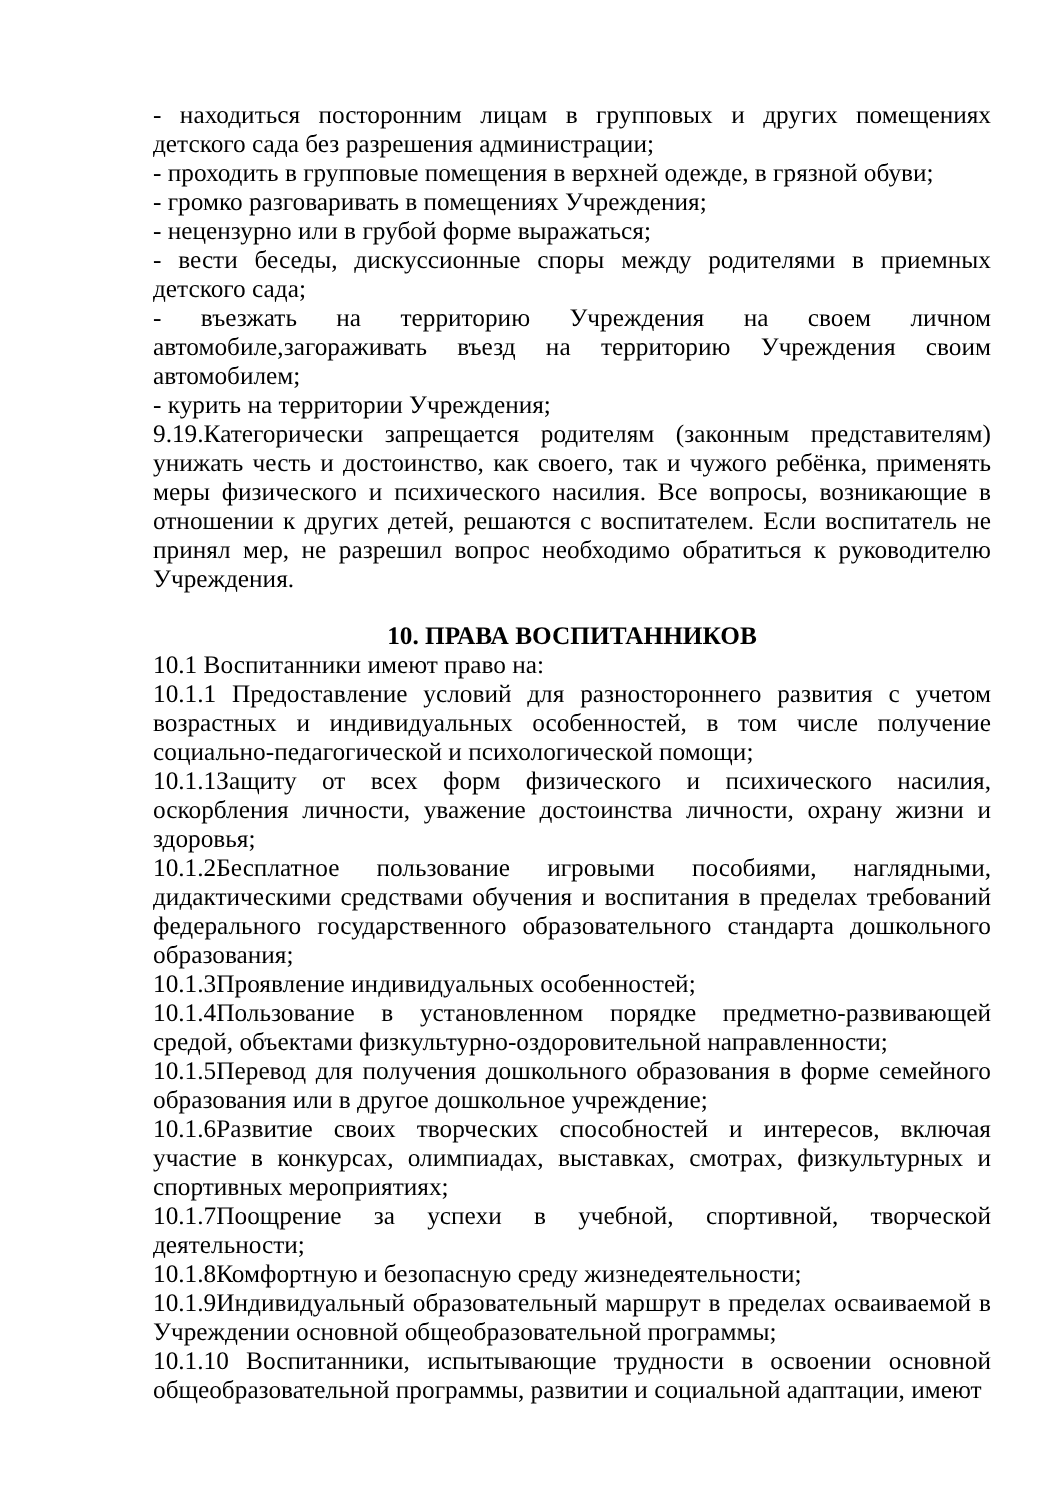- находиться посторонним лицам в групповых и других помещениях детского сада без разрешения администрации;
- проходить в групповые помещения в верхней одежде, в грязной обуви;
- громко разговаривать в помещениях Учреждения;
- нецензурно или в грубой форме выражаться;
- вести беседы, дискуссионные споры между родителями в приемных детского сада;
- въезжать на территорию Учреждения на своем личном автомобиле,загораживать въезд на территорию Учреждения своим автомобилем;
- курить на территории Учреждения;
9.19.Категорически запрещается родителям (законным представителям) унижать честь и достоинство, как своего, так и чужого ребёнка, применять меры физического и психического насилия. Все вопросы, возникающие в отношении к других детей, решаются с воспитателем. Если воспитатель не принял мер, не разрешил вопрос необходимо обратиться к руководителю Учреждения.
10. ПРАВА ВОСПИТАННИКОВ
10.1 Воспитанники имеют право на:
10.1.1 Предоставление условий для разностороннего развития с учетом возрастных и индивидуальных особенностей, в том числе получение социально-педагогической и психологической помощи;
10.1.1Защиту от всех форм физического и психического насилия, оскорбления личности, уважение достоинства личности, охрану жизни и здоровья;
10.1.2Бесплатное пользование игровыми пособиями, наглядными, дидактическими средствами обучения и воспитания в пределах требований федерального государственного образовательного стандарта дошкольного образования;
10.1.3Проявление индивидуальных особенностей;
10.1.4Пользование в установленном порядке предметно-развивающей средой, объектами физкультурно-оздоровительной направленности;
10.1.5Перевод для получения дошкольного образования в форме семейного образования или в другое дошкольное учреждение;
10.1.6Развитие своих творческих способностей и интересов, включая участие в конкурсах, олимпиадах, выставках, смотрах, физкультурных и спортивных мероприятиях;
10.1.7Поощрение за успехи в учебной, спортивной, творческой деятельности;
10.1.8Комфортную и безопасную среду жизнедеятельности;
10.1.9Индивидуальный образовательный маршрут в пределах осваиваемой в Учреждении основной общеобразовательной программы;
10.1.10 Воспитанники, испытывающие трудности в освоении основной общеобразовательной программы, развитии и социальной адаптации, имеют